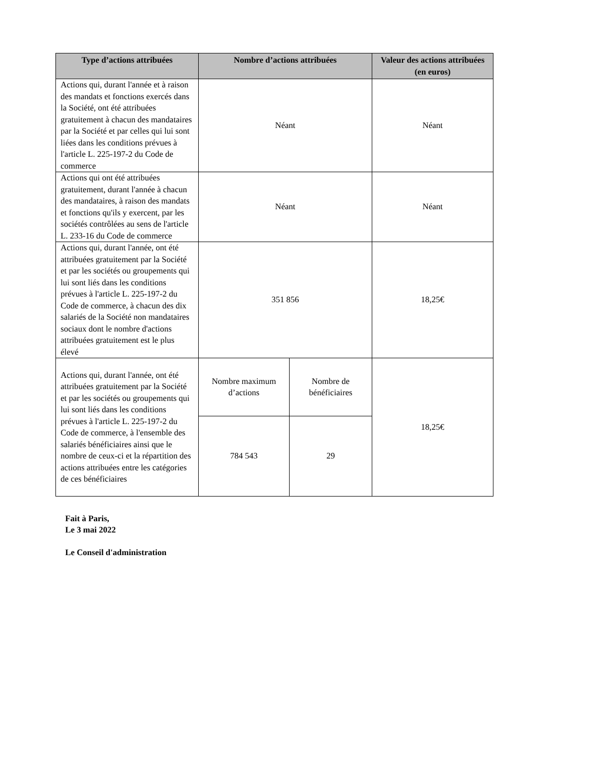| Type d’actions attribuées | Nombre d’actions attribuées | | Valeur des actions attribuées (en euros) |
| --- | --- | --- | --- |
| Actions qui, durant l'année et à raison des mandats et fonctions exercés dans la Société, ont été attribuées gratuitement à chacun des mandataires par la Société et par celles qui lui sont liées dans les conditions prévues à l'article L. 225-197-2 du Code de commerce | Néant | | Néant |
| Actions qui ont été attribuées gratuitement, durant l'année à chacun des mandataires, à raison des mandats et fonctions qu'ils y exercent, par les sociétés contrôlées au sens de l'article L. 233-16 du Code de commerce | Néant | | Néant |
| Actions qui, durant l'année, ont été attribuées gratuitement par la Société et par les sociétés ou groupements qui lui sont liés dans les conditions prévues à l'article L. 225-197-2 du Code de commerce, à chacun des dix salariés de la Société non mandataires sociaux dont le nombre d'actions attribuées gratuitement est le plus élevé | 351 856 | | 18,25€ |
| Actions qui, durant l'année, ont été attribuées gratuitement par la Société et par les sociétés ou groupements qui lui sont liés dans les conditions prévues à l'article L. 225-197-2 du Code de commerce, à l'ensemble des salariés bénéficiaires ainsi que le nombre de ceux-ci et la répartition des actions attribuées entre les catégories de ces bénéficiaires | Nombre maximum d’actions | Nombre de bénéficiaires | 18,25€ |
| | 784 543 | 29 | |
Fait à Paris,
Le 3 mai 2022
Le Conseil d'administration